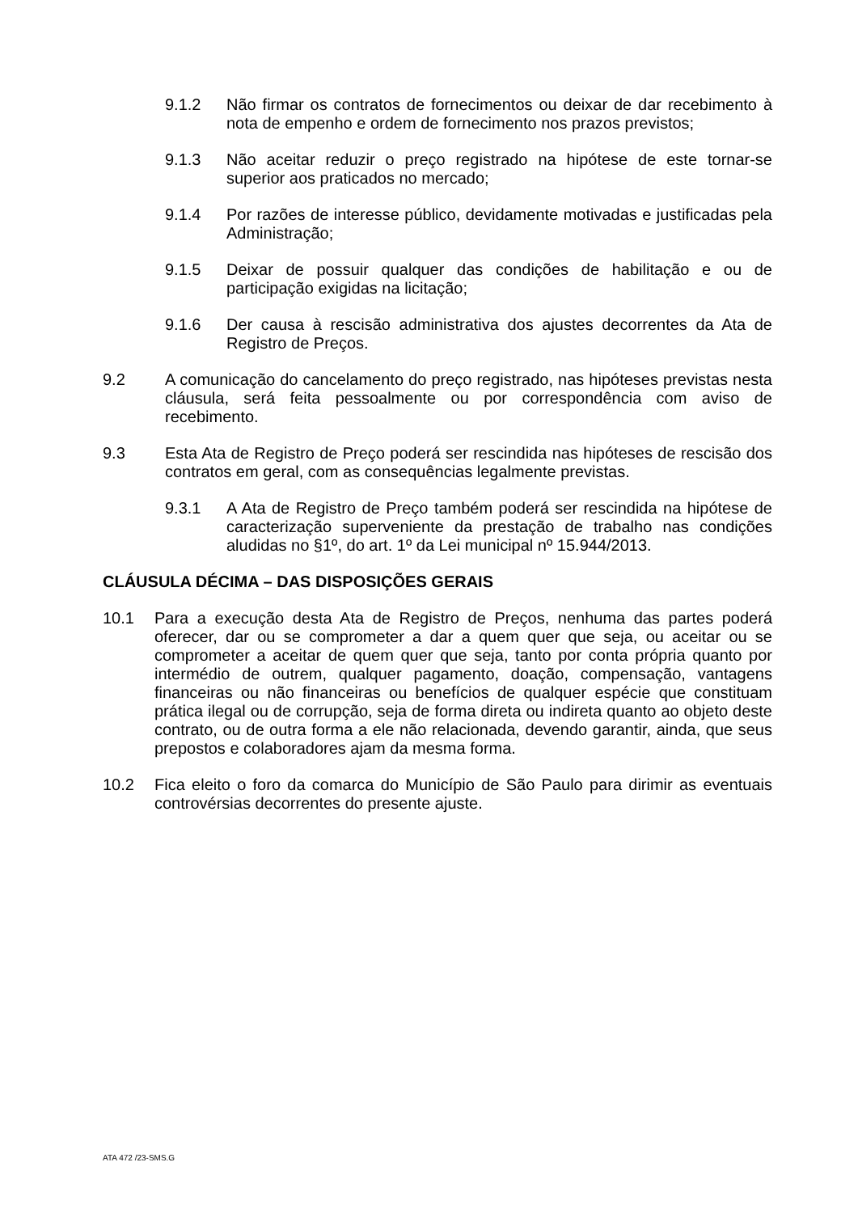9.1.2 Não firmar os contratos de fornecimentos ou deixar de dar recebimento à nota de empenho e ordem de fornecimento nos prazos previstos;
9.1.3 Não aceitar reduzir o preço registrado na hipótese de este tornar-se superior aos praticados no mercado;
9.1.4 Por razões de interesse público, devidamente motivadas e justificadas pela Administração;
9.1.5 Deixar de possuir qualquer das condições de habilitação e ou de participação exigidas na licitação;
9.1.6 Der causa à rescisão administrativa dos ajustes decorrentes da Ata de Registro de Preços.
9.2 A comunicação do cancelamento do preço registrado, nas hipóteses previstas nesta cláusula, será feita pessoalmente ou por correspondência com aviso de recebimento.
9.3 Esta Ata de Registro de Preço poderá ser rescindida nas hipóteses de rescisão dos contratos em geral, com as consequências legalmente previstas.
9.3.1 A Ata de Registro de Preço também poderá ser rescindida na hipótese de caracterização superveniente da prestação de trabalho nas condições aludidas no §1º, do art. 1º da Lei municipal nº 15.944/2013.
CLÁUSULA DÉCIMA – DAS DISPOSIÇÕES GERAIS
10.1 Para a execução desta Ata de Registro de Preços, nenhuma das partes poderá oferecer, dar ou se comprometer a dar a quem quer que seja, ou aceitar ou se comprometer a aceitar de quem quer que seja, tanto por conta própria quanto por intermédio de outrem, qualquer pagamento, doação, compensação, vantagens financeiras ou não financeiras ou benefícios de qualquer espécie que constituam prática ilegal ou de corrupção, seja de forma direta ou indireta quanto ao objeto deste contrato, ou de outra forma a ele não relacionada, devendo garantir, ainda, que seus prepostos e colaboradores ajam da mesma forma.
10.2 Fica eleito o foro da comarca do Município de São Paulo para dirimir as eventuais controvérsias decorrentes do presente ajuste.
ATA 472 /23-SMS.G